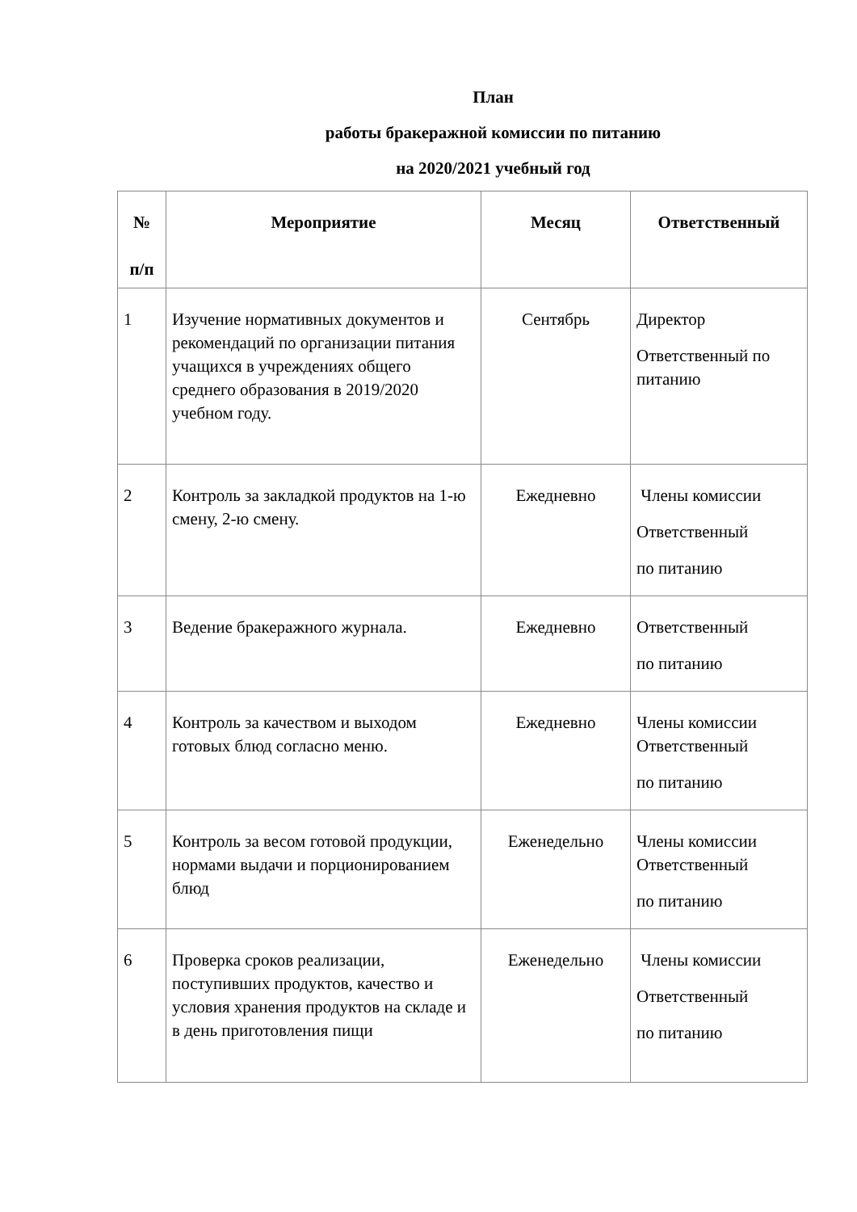План
работы бракеражной комиссии по питанию
на 2020/2021 учебный год
| № п/п | Мероприятие | Месяц | Ответственный |
| --- | --- | --- | --- |
| 1 | Изучение нормативных документов и рекомендаций по организации питания учащихся в учреждениях общего среднего образования в 2019/2020 учебном году. | Сентябрь | Директор Ответственный по питанию |
| 2 | Контроль за закладкой продуктов на 1-ю смену, 2-ю смену. | Ежедневно | Члены комиссии Ответственный по питанию |
| 3 | Ведение бракеражного журнала. | Ежедневно | Ответственный по питанию |
| 4 | Контроль за качеством и выходом готовых блюд согласно меню. | Ежедневно | Члены комиссии Ответственный по питанию |
| 5 | Контроль за весом готовой продукции, нормами выдачи и порционированием блюд | Еженедельно | Члены комиссии Ответственный по питанию |
| 6 | Проверка сроков реализации, поступивших продуктов, качество и условия хранения продуктов на складе и в день приготовления пищи | Еженедельно | Члены комиссии Ответственный по питанию |